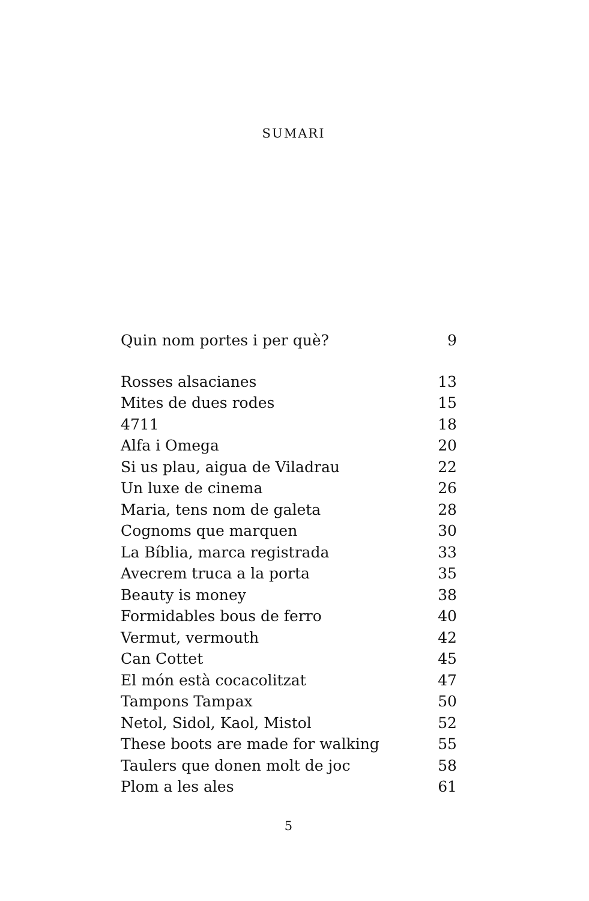SUMARI
Quin nom portes i per què? 9
Rosses alsacianes 13
Mites de dues rodes 15
4711 18
Alfa i Omega 20
Si us plau, aigua de Viladrau 22
Un luxe de cinema 26
Maria, tens nom de galeta 28
Cognoms que marquen 30
La Bíblia, marca registrada 33
Avecrem truca a la porta 35
Beauty is money 38
Formidables bous de ferro 40
Vermut, vermouth 42
Can Cottet 45
El món està cocacolitzat 47
Tampons Tampax 50
Netol, Sidol, Kaol, Mistol 52
These boots are made for walking 55
Taulers que donen molt de joc 58
Plom a les ales 61
5